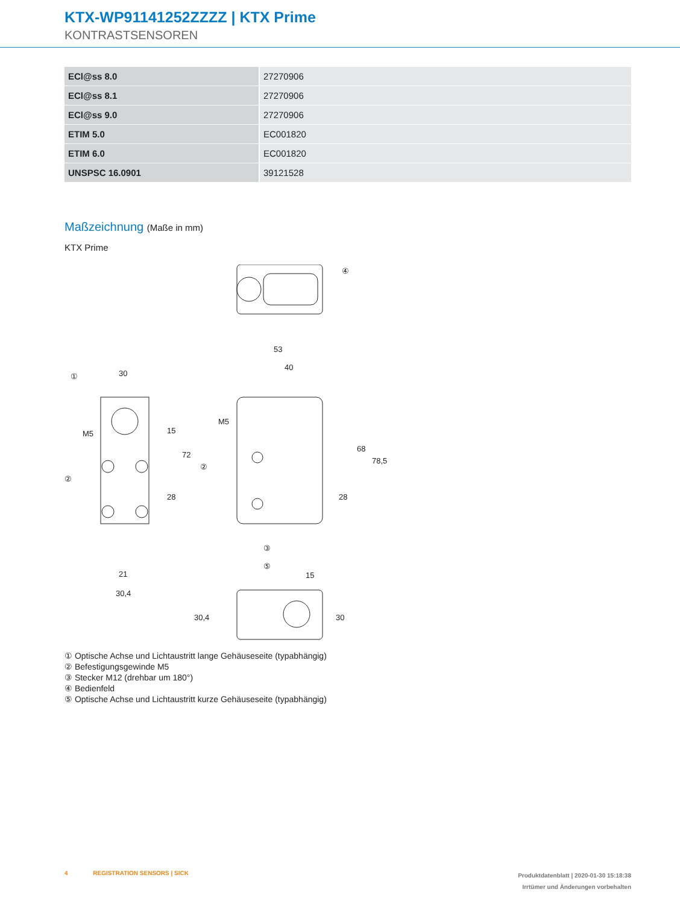KTX-WP91141252ZZZZ | KTX Prime
KONTRASTSENSOREN
| ECl@ss 8.0 | 27270906 |
| ECl@ss 8.1 | 27270906 |
| ECl@ss 9.0 | 27270906 |
| ETIM 5.0 | EC001820 |
| ETIM 6.0 | EC001820 |
| UNSPSC 16.0901 | 39121528 |
Maßzeichnung (Maße in mm)
KTX Prime
30
53
40
21
30,4
15
15
72
28
68
78,5
28
30,4
30
M5
M5
①
②
②
③
④
⑤
① Optische Achse und Lichtaustritt lange Gehäuseseite (typabhängig)
② Befestigungsgewinde M5
③ Stecker M12 (drehbar um 180°)
④ Bedienfeld
⑤ Optische Achse und Lichtaustritt kurze Gehäuseseite (typabhängig)
4 REGISTRATION SENSORS | SICK
Produktdatenblatt | 2020-01-30 15:18:38
Irrtümer und Änderungen vorbehalten